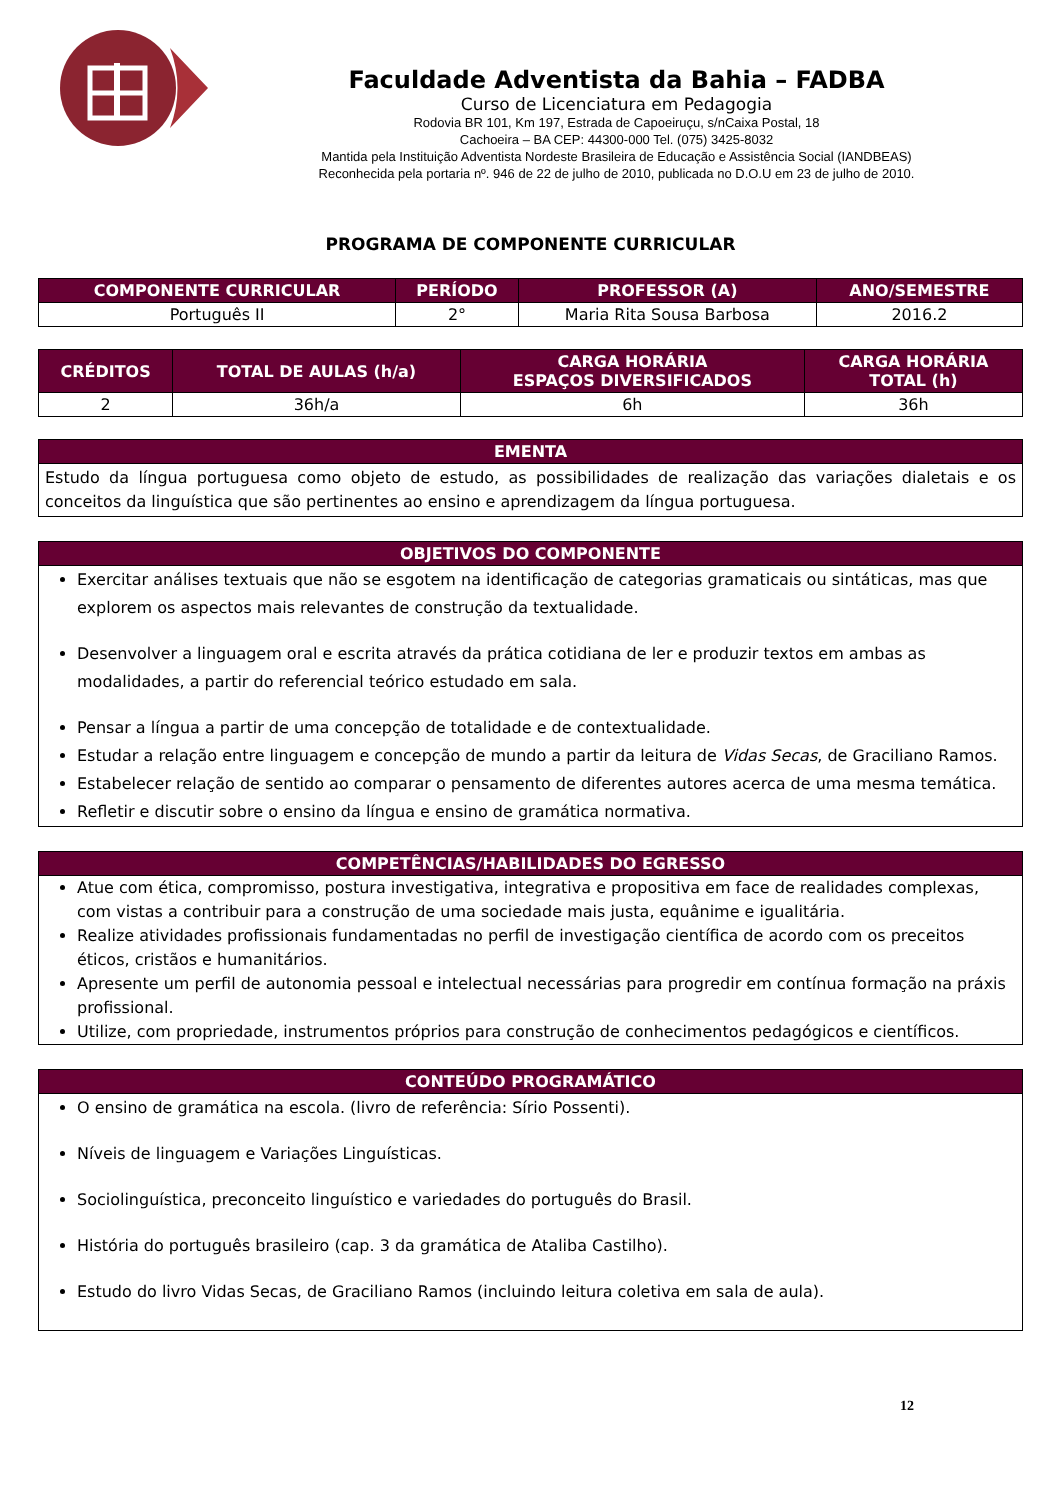Faculdade Adventista da Bahia – FADBA
Curso de Licenciatura em Pedagogia
Rodovia BR 101, Km 197, Estrada de Capoeiruçu, s/nCaixa Postal, 18
Cachoeira – BA CEP: 44300-000 Tel. (075) 3425-8032
Mantida pela Instituição Adventista Nordeste Brasileira de Educação e Assistência Social (IANDBEAS)
Reconhecida pela portaria nº. 946 de 22 de julho de 2010, publicada no D.O.U em 23 de julho de 2010.
PROGRAMA DE COMPONENTE CURRICULAR
| COMPONENTE CURRICULAR | PERÍODO | PROFESSOR (A) | ANO/SEMESTRE |
| --- | --- | --- | --- |
| Português II | 2° | Maria Rita Sousa Barbosa | 2016.2 |
| CRÉDITOS | TOTAL DE AULAS (h/a) | CARGA HORÁRIA ESPAÇOS DIVERSIFICADOS | CARGA HORÁRIA TOTAL (h) |
| --- | --- | --- | --- |
| 2 | 36h/a | 6h | 36h |
EMENTA
Estudo da língua portuguesa como objeto de estudo, as possibilidades de realização das variações dialetais e os conceitos da linguística que são pertinentes ao ensino e aprendizagem da língua portuguesa.
OBJETIVOS DO COMPONENTE
Exercitar análises textuais que não se esgotem na identificação de categorias gramaticais ou sintáticas, mas que explorem os aspectos mais relevantes de construção da textualidade.
Desenvolver a linguagem oral e escrita através da prática cotidiana de ler e produzir textos em ambas as modalidades, a partir do referencial teórico estudado em sala.
Pensar a língua a partir de uma concepção de totalidade e de contextualidade.
Estudar a relação entre linguagem e concepção de mundo a partir da leitura de Vidas Secas, de Graciliano Ramos.
Estabelecer relação de sentido ao comparar o pensamento de diferentes autores acerca de uma mesma temática.
Refletir e discutir sobre o ensino da língua e ensino de gramática normativa.
COMPETÊNCIAS/HABILIDADES DO EGRESSO
Atue com ética, compromisso, postura investigativa, integrativa e propositiva em face de realidades complexas, com vistas a contribuir para a construção de uma sociedade mais justa, equânime e igualitária.
Realize atividades profissionais fundamentadas no perfil de investigação científica de acordo com os preceitos éticos, cristãos e humanitários.
Apresente um perfil de autonomia pessoal e intelectual necessárias para progredir em contínua formação na práxis profissional.
Utilize, com propriedade, instrumentos próprios para construção de conhecimentos pedagógicos e científicos.
CONTEÚDO PROGRAMÁTICO
O ensino de gramática na escola. (livro de referência: Sírio Possenti).
Níveis de linguagem e Variações Linguísticas.
Sociolinguística, preconceito linguístico e variedades do português do Brasil.
História do português brasileiro (cap. 3 da gramática de Ataliba Castilho).
Estudo do livro Vidas Secas, de Graciliano Ramos (incluindo leitura coletiva em sala de aula).
12